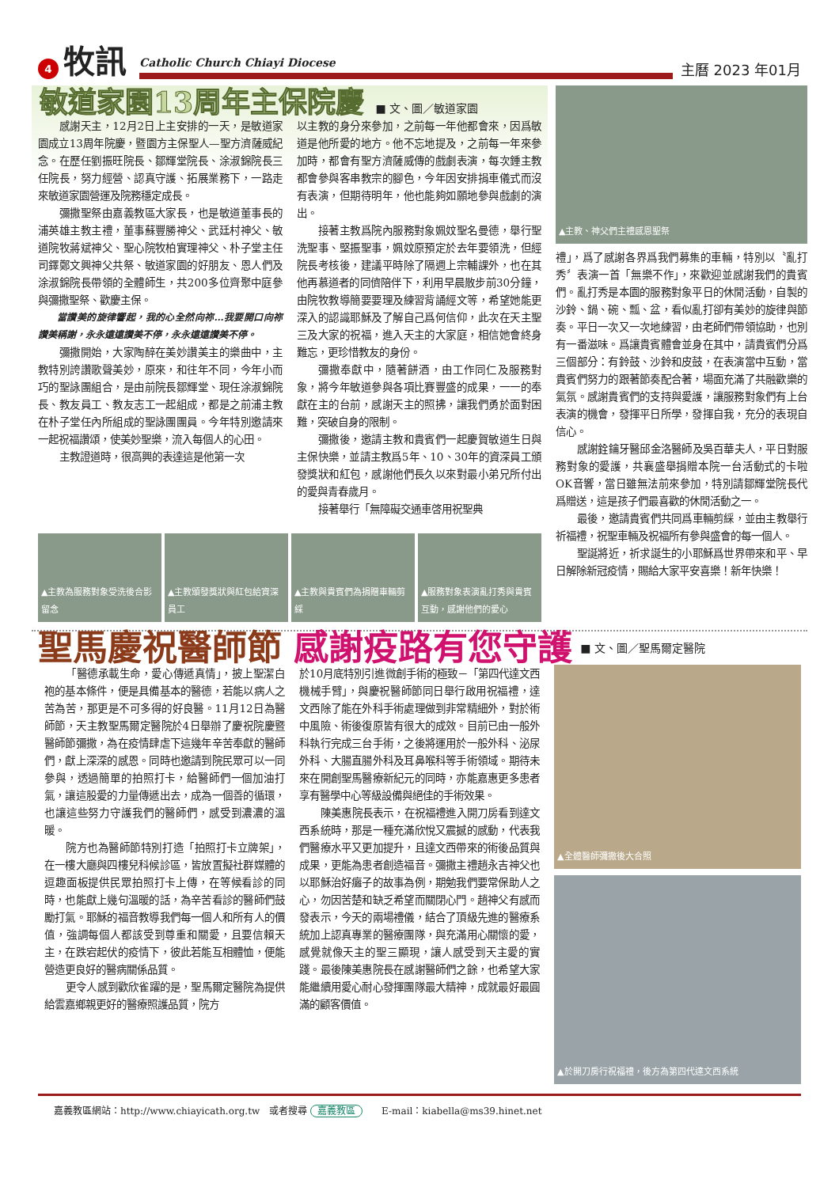4
牧訊
Catholic Church Chiayi Diocese
主曆 2023 年01月
敏道家園13周年主保院慶
■ 文、圖／敏道家園
感謝天主，12月2日上主安排的一天，是敏道家園成立13周年院慶，暨園方主保聖人—聖方濟薩威紀念。在歷任劉振旺院長、鄒輝堂院長、涂淑錦院長三任院長，努力經營、認真守護、拓展業務下，一路走來敏道家園營運及院務穩定成長。
彌撒聖祭由嘉義教區大家長，也是敏道董事長的浦英雄主教主禮，董事蘇豐勝神父、武廷村神父、敏道院牧蔣斌神父、聖心院牧柏實理神父、朴子堂主任司鐸鄭文興神父共祭、敏道家園的好朋友、恩人們及涂淑錦院長帶領的全體師生，共200多位齊聚中庭參與彌撒聖祭、歡慶主保。
當讚美的旋律響起，我的心全然向祢…我要開口向祢讚美稱謝，永永遠遠讚美不停，永永遠遠讚美不停。
彌撒開始，大家陶醉在美妙讚美主的樂曲中，主教特別誇讚歌聲美妙，原來，和往年不同，今年小而巧的聖詠團組合，是由前院長鄒輝堂、現任涂淑錦院長、教友員工、教友志工一起組成，都是之前浦主教在朴子堂任內所組成的聖詠團團員。今年特別邀請來一起祝福讚頌，使美妙聖樂，流入每個人的心田。
主教證道時，很高興的表達這是他第一次
以主教的身分來參加，之前每一年他都會來，因爲敏道是他所愛的地方。他不忘地提及，之前每一年來參加時，都會有聖方濟薩威傳的戲劇表演，每次鍾主教都會參與客串教宗的腳色，今年因安排捐車儀式而沒有表演，但期待明年，他也能夠如願地參與戲劇的演出。
接著主教爲院內服務對象姵妏聖名曼德，舉行聖洗聖事、堅振聖事，姵妏原預定於去年要領洗，但經院長考核後，建議平時除了隔週上宗輔課外，也在其他再慕道者的同儕陪伴下，利用早晨散步前30分鐘，由院牧教導簡要要理及練習背誦經文等，希望她能更深入的認識耶穌及了解自己爲何信仰，此次在天主聖三及大家的祝福，進入天主的大家庭，相信她會終身難忘，更珍惜教友的身份。
彌撒奉獻中，隨著餅酒，由工作同仁及服務對象，將今年敏道參與各項比賽豐盛的成果，一一的奉獻在主的台前，感謝天主的照拂，讓我們勇於面對困難，突破自身的限制。
彌撒後，邀請主教和貴賓們一起慶賀敏道生日與主保快樂，並請主教爲5年、10、30年的資深員工頒發獎狀和紅包，感謝他們長久以來對最小弟兄所付出的愛與青春歲月。
接著舉行「無障礙交通車啓用祝聖典
▲主教為服務對象受洗後合影留念 ▲主教頒發獎狀與紅包給資深員工 ▲主教與貴賓們為捐贈車輛剪綵 ▲服務對象表演亂打秀與貴賓互動，感謝他們的愛心
▲主教、神父們主禮感恩聖祭
禮」，爲了感謝各界爲我們募集的車輛，特別以〝亂打秀〞表演一首「無樂不作」，來歡迎並感謝我們的貴賓們。亂打秀是本園的服務對象平日的休閒活動，自製的沙鈴、鍋、碗、瓢、盆，看似亂打卻有美妙的旋律與節奏。平日一次又一次地練習，由老師們帶領協助，也別有一番滋味。爲讓貴賓體會並身在其中，請貴賓們分爲三個部分：有鈴鼓、沙鈴和皮鼓，在表演當中互動，當貴賓們努力的跟著節奏配合著，場面充滿了共融歡樂的氣氛。感謝貴賓們的支持與愛護，讓服務對象們有上台表演的機會，發揮平日所學，發揮自我，充分的表現自信心。
感謝銓鑰牙醫邱金洛醫師及吳百華夫人，平日對服務對象的愛護，共襄盛舉捐贈本院一台活動式的卡啦OK音響，當日雖無法前來參加，特別請鄒輝堂院長代爲贈送，這是孩子們最喜歡的休閒活動之一。
最後，邀請貴賓們共同爲車輛剪綵，並由主教舉行祈福禮，祝聖車輛及祝福所有參與盛會的每一個人。
聖誕將近，祈求誕生的小耶穌爲世界帶來和平、早日解除新冠疫情，賜給大家平安喜樂！新年快樂！
聖馬慶祝醫師節 感謝疫路有您守護
■ 文、圖／聖馬爾定醫院
「醫德承載生命，愛心傳遞真情」，披上聖潔白袍的基本條件，便是具備基本的醫德，若能以病人之苦為苦，那更是不可多得的好良醫。11月12日為醫師節，天主教聖馬爾定醫院於4日舉辦了慶祝院慶暨醫師節彌撒，為在疫情肆虐下這幾年辛苦奉獻的醫師們，獻上深深的感恩。同時也邀請到院民眾可以一同參與，透過簡單的拍照打卡，給醫師們一個加油打氣，讓這股愛的力量傳遞出去，成為一個善的循環，也讓這些努力守護我們的醫師們，感受到濃濃的溫暖。
院方也為醫師節特別打造「拍照打卡立牌架」，在一樓大廳與四樓兒科候診區，皆放置擬社群媒體的逗趣面板提供民眾拍照打卡上傳，在等候看診的同時，也能獻上幾句溫暖的話，為辛苦看診的醫師們鼓勵打氣。耶穌的福音教導我們每一個人和所有人的價值，強調每個人都該受到尊重和關愛，且要信賴天主，在跌宕起伏的疫情下，彼此若能互相體恤，便能營造更良好的醫病關係品質。
更令人感到歡欣雀躍的是，聖馬爾定醫院為提供給雲嘉鄉親更好的醫療照護品質，院方
於10月底特別引進微創手術的極致－「第四代達文西機械手臂」，與慶祝醫師節同日舉行啟用祝福禮，達文西除了能在外科手術處理做到非常精細外，對於術中風險、術後復原皆有很大的成效。目前已由一般外科執行完成三台手術，之後將運用於一般外科、泌尿外科、大腸直腸外科及耳鼻喉科等手術領域。期待未來在開創聖馬醫療新紀元的同時，亦能嘉惠更多患者享有醫學中心等級設備與絕佳的手術效果。
陳美惠院長表示，在祝福禮進入開刀房看到達文西系統時，那是一種充滿欣悅又震撼的感動，代表我們醫療水平又更加提升，且達文西帶來的術後品質與成果，更能為患者創造福音。彌撒主禮趙永吉神父也以耶穌治好癱子的故事為例，期勉我們要常保助人之心，勿因苦楚和缺乏希望而關閉心門。趙神父有感而發表示，今天的兩場禮儀，結合了頂級先進的醫療系統加上認真專業的醫療團隊，與充滿用心關懷的愛，感覺就像天主的聖三顯現，讓人感受到天主愛的實踐。最後陳美惠院長在感謝醫師們之餘，也希望大家能繼續用愛心耐心發揮團隊最大精神，成就最好最圓滿的顧客價值。
▲全體醫師彌撒後大合照
▲於開刀房行祝福禮，後方為第四代達文西系統
嘉義教區網站：http://www.chiayicath.org.tw　或者搜尋 嘉義教區　　E-mail：kiabella@ms39.hinet.net